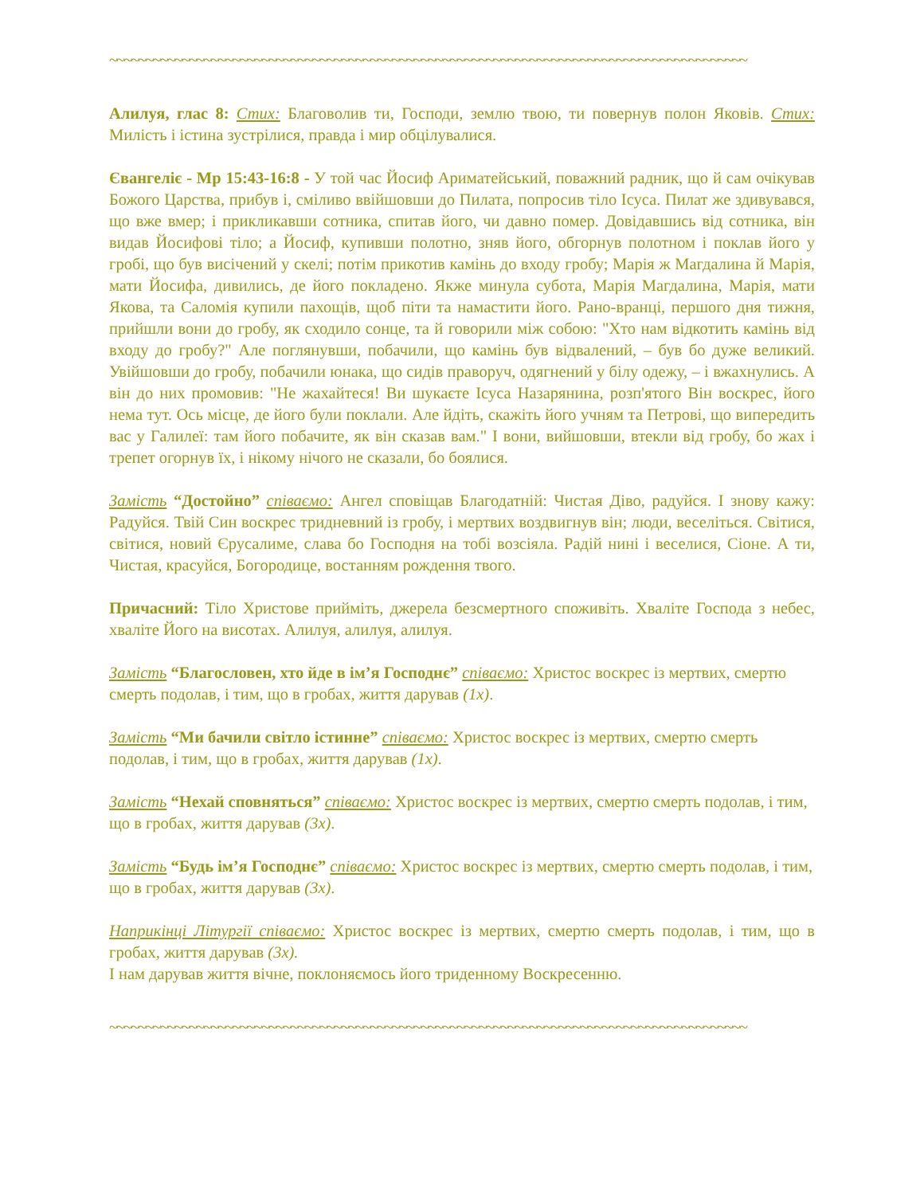~~~~~~~~~~~~~~~~~~~~~~~~~~~~~~~~~~~~~~~~~~~~~~~~~~~~~~~~~~~~~~~~~~~~~~~~~~~~~~~~~~~~~~~~
Алилуя, глас 8: Стих: Благоволив ти, Господи, землю твою, ти повернув полон Яковів. Стих: Милість і істина зустрілися, правда і мир обцілувалися.
Євангеліє - Мр 15:43-16:8 - У той час Йосиф Ариматейський, поважний радник, що й сам очікував Божого Царства, прибув і, сміливо ввійшовши до Пилата, попросив тіло Ісуса. Пилат же здивувався, що вже вмер; і прикликавши сотника, спитав його, чи давно помер. Довідавшись від сотника, він видав Йосифові тіло; а Йосиф, купивши полотно, зняв його, обгорнув полотном і поклав його у гробі, що був висічений у скелі; потім прикотив камінь до входу гробу; Марія ж Магдалина й Марія, мати Йосифа, дивились, де його покладено. Якже минула субота, Марія Магдалина, Марія, мати Якова, та Саломія купили пахощів, щоб піти та намастити його. Рано-вранці, першого дня тижня, прийшли вони до гробу, як сходило сонце, та й говорили між собою: "Хто нам відкотить камінь від входу до гробу?" Але поглянувши, побачили, що камінь був відвалений, – був бо дуже великий. Увійшовши до гробу, побачили юнака, що сидів праворуч, одягнений у білу одежу, – і вжахнулись. А він до них промовив: "Не жахайтеся! Ви шукаєте Ісуса Назарянина, розп'ятого Він воскрес, його нема тут. Ось місце, де його були поклали. Але йдіть, скажіть його учням та Петрові, що випередить вас у Галилеї: там його побачите, як він сказав вам." І вони, вийшовши, втекли від гробу, бо жах і трепет огорнув їх, і нікому нічого не сказали, бо боялися.
Замість “Достойно” співаємо: Ангел сповіщав Благодатній: Чистая Діво, радуйся. І знову кажу: Радуйся. Твій Син воскрес тридневний із гробу, і мертвих воздвигнув він; люди, веселіться. Світися, світися, новий Єрусалиме, слава бо Господня на тобі возсіяла. Радій нині і веселися, Сіоне. А ти, Чистая, красуйся, Богородице, востанням рождення твого.
Причасний: Тіло Христове прийміть, джерела безсмертного споживіть. Хваліте Господа з небес, хваліте Його на висотах. Алилуя, алилуя, алилуя.
Замість “Благословен, хто йде в ім’я Господнє” співаємо: Христос воскрес із мертвих, смертю смерть подолав, і тим, що в гробах, життя дарував (1х).
Замість “Ми бачили світло істинне” співаємо: Христос воскрес із мертвих, смертю смерть подолав, і тим, що в гробах, життя дарував (1х).
Замість “Нехай сповняться” співаємо: Христос воскрес із мертвих, смертю смерть подолав, і тим, що в гробах, життя дарував (3х).
Замість “Будь ім’я Господнє” співаємо: Христос воскрес із мертвих, смертю смерть подолав, і тим, що в гробах, життя дарував (3х).
Наприкінці Літургії співаємо: Христос воскрес із мертвих, смертю смерть подолав, і тим, що в гробах, життя дарував (3х).
І нам дарував життя вічне, поклоняємось його триденному Воскресенню.
~~~~~~~~~~~~~~~~~~~~~~~~~~~~~~~~~~~~~~~~~~~~~~~~~~~~~~~~~~~~~~~~~~~~~~~~~~~~~~~~~~~~~~~~